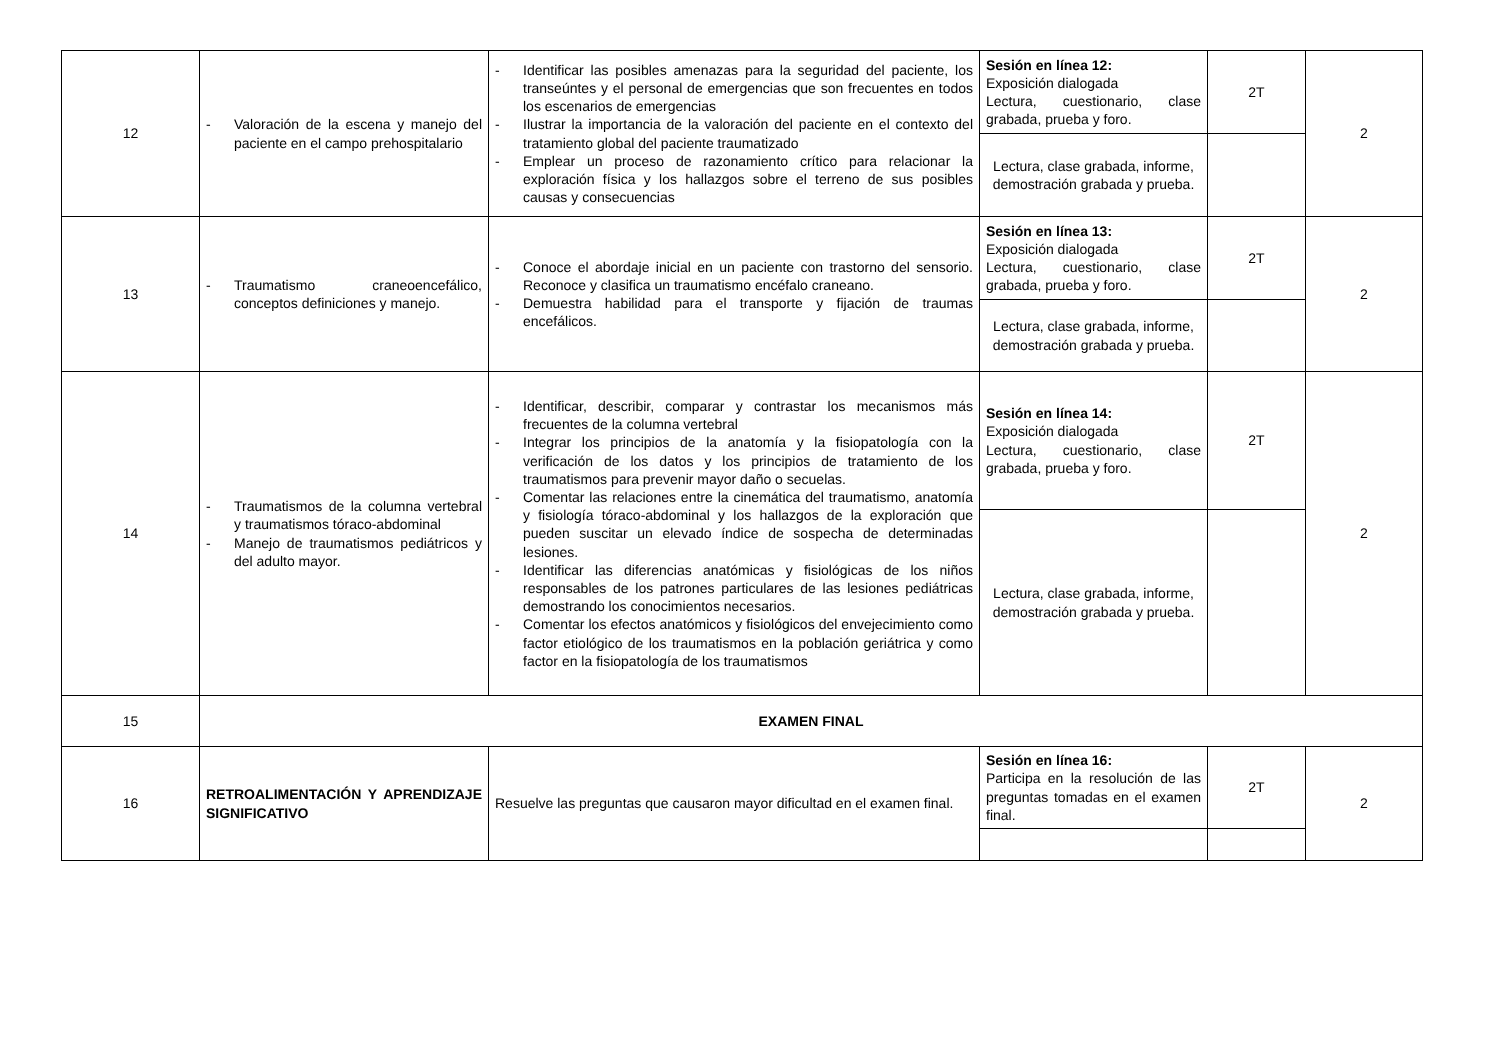| 12 | - Valoración de la escena y manejo del paciente en el campo prehospitalario | - Identificar las posibles amenazas para la seguridad del paciente, los transeúntes y el personal de emergencias que son frecuentes en todos los escenarios de emergencias - Ilustrar la importancia de la valoración del paciente en el contexto del tratamiento global del paciente traumatizado - Emplear un proceso de razonamiento crítico para relacionar la exploración física y los hallazgos sobre el terreno de sus posibles causas y consecuencias | Sesión en línea 12: Exposición dialogada Lectura, cuestionario, clase grabada, prueba y foro. | 2T | 2 |
| | | | Lectura, clase grabada, informe, demostración grabada y prueba. | | |
| 13 | - Traumatismo craneoencefálico, conceptos definiciones y manejo. | - Conoce el abordaje inicial en un paciente con trastorno del sensorio. Reconoce y clasifica un traumatismo encéfalo craneano. - Demuestra habilidad para el transporte y fijación de traumas encefálicos. | Sesión en línea 13: Exposición dialogada Lectura, cuestionario, clase grabada, prueba y foro. | 2T | 2 |
| | | | Lectura, clase grabada, informe, demostración grabada y prueba. | | |
| 14 | - Traumatismos de la columna vertebral y traumatismos tóraco-abdominal - Manejo de traumatismos pediátricos y del adulto mayor. | - Identificar, describir, comparar y contrastar los mecanismos más frecuentes de la columna vertebral - Integrar los principios de la anatomía y la fisiopatología con la verificación de los datos y los principios de tratamiento de los traumatismos para prevenir mayor daño o secuelas. - Comentar las relaciones entre la cinemática del traumatismo, anatomía y fisiología tóraco-abdominal y los hallazgos de la exploración que pueden suscitar un elevado índice de sospecha de determinadas lesiones. - Identificar las diferencias anatómicas y fisiológicas de los niños responsables de los patrones particulares de las lesiones pediátricas demostrando los conocimientos necesarios. - Comentar los efectos anatómicos y fisiológicos del envejecimiento como factor etiológico de los traumatismos en la población geriátrica y como factor en la fisiopatología de los traumatismos | Sesión en línea 14: Exposición dialogada Lectura, cuestionario, clase grabada, prueba y foro. | 2T | 2 |
| | | | Lectura, clase grabada, informe, demostración grabada y prueba. | | |
| 15 | EXAMEN FINAL | | | | |
| 16 | RETROALIMENTACIÓN Y APRENDIZAJE SIGNIFICATIVO | Resuelve las preguntas que causaron mayor dificultad en el examen final. | Sesión en línea 16: Participa en la resolución de las preguntas tomadas en el examen final. | 2T | 2 |